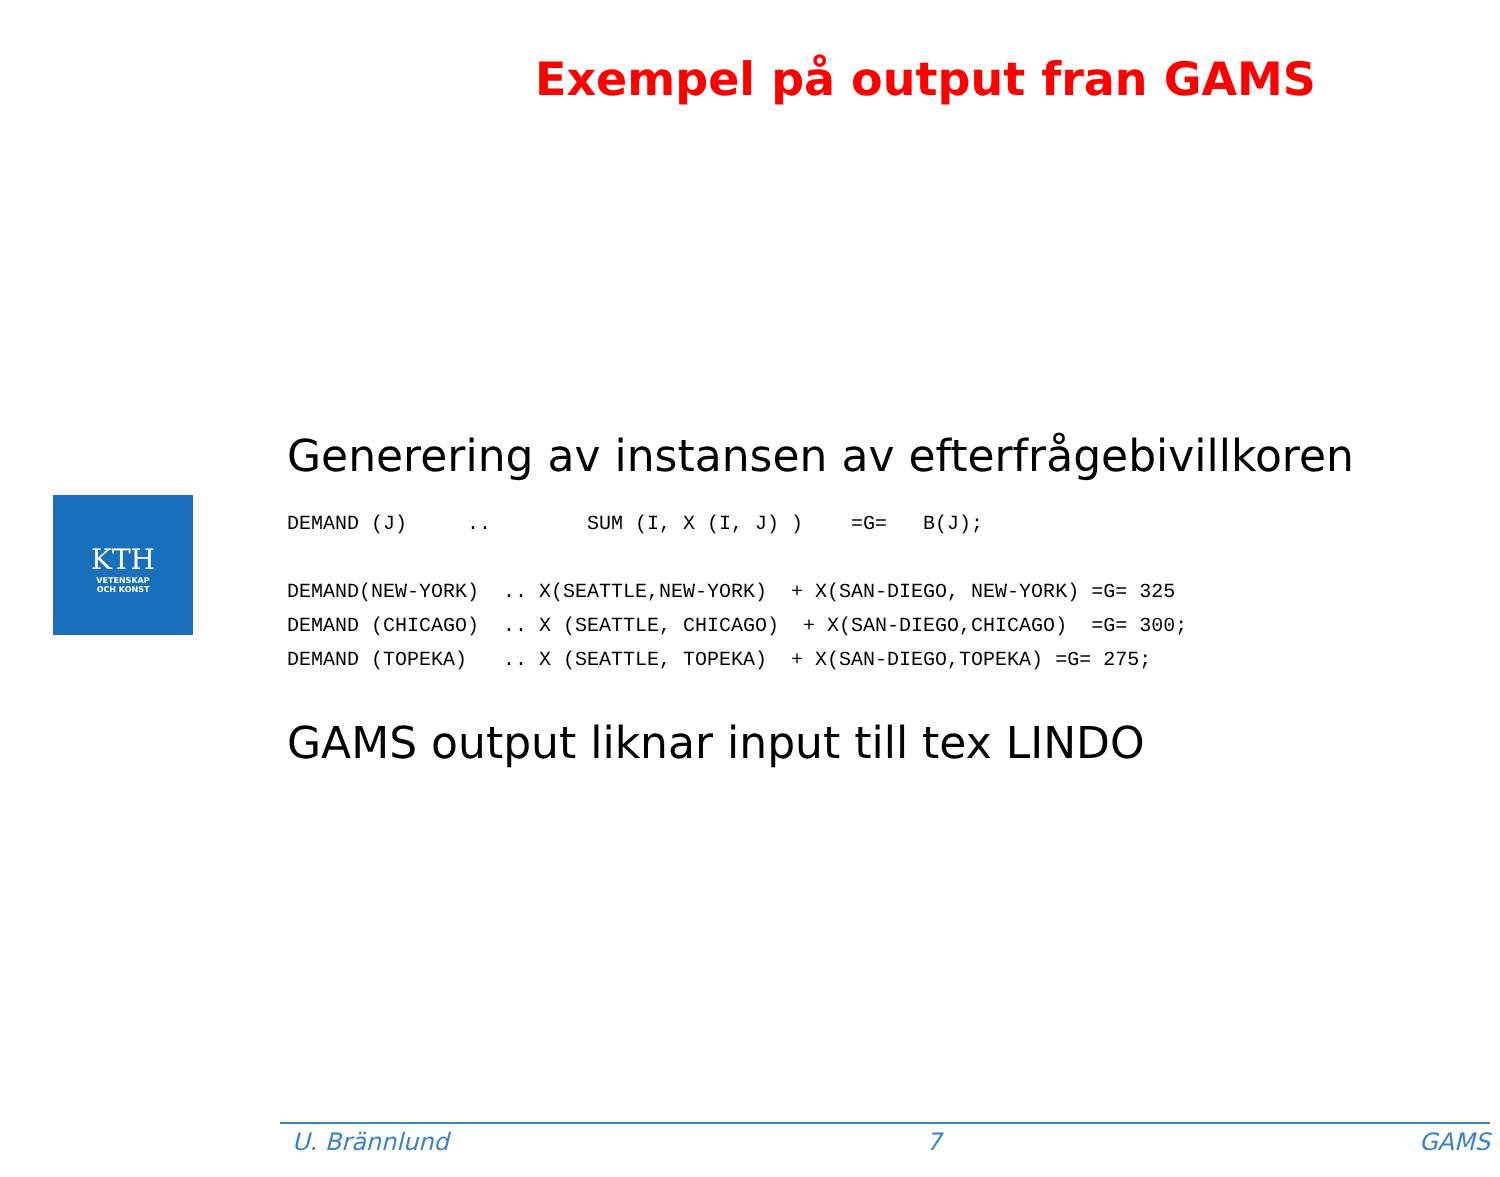Exempel på output fran GAMS
KTH
VETENSKAP
OCH KONST
Generering av instansen av efterfrågebivillkoren
DEMAND (J)     ..        SUM (I, X (I, J) )    =G=   B(J);

DEMAND(NEW-YORK)  .. X(SEATTLE,NEW-YORK)  + X(SAN-DIEGO, NEW-YORK) =G= 325
DEMAND (CHICAGO)  .. X (SEATTLE, CHICAGO)  + X(SAN-DIEGO,CHICAGO)  =G= 300;
DEMAND (TOPEKA)   .. X (SEATTLE, TOPEKA)  + X(SAN-DIEGO,TOPEKA) =G= 275;
GAMS output liknar input till tex LINDO
U. Brännlund 7 GAMS